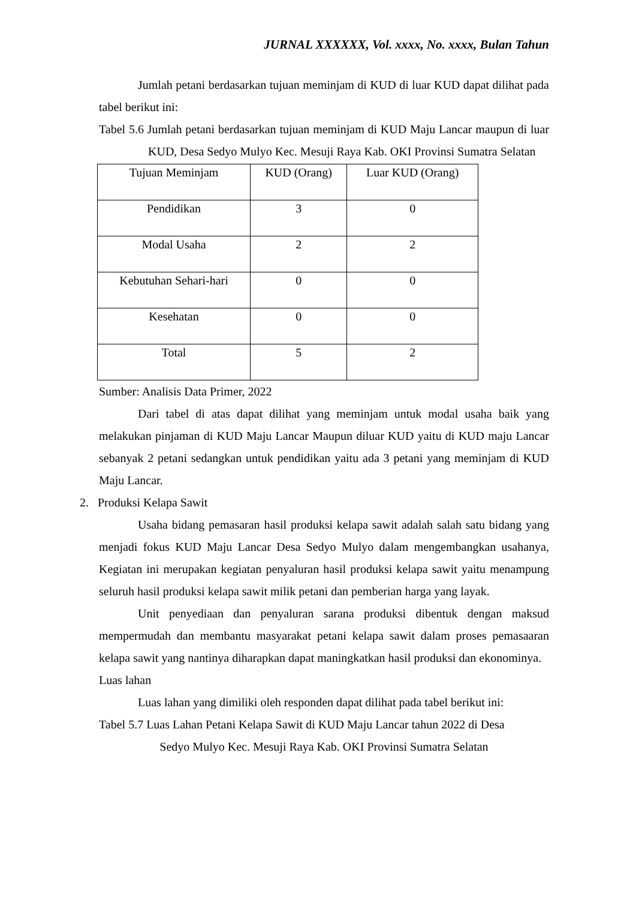JURNAL XXXXXX, Vol. xxxx, No. xxxx, Bulan Tahun
Jumlah petani berdasarkan tujuan meminjam di KUD di luar KUD dapat dilihat pada tabel berikut ini:
Tabel 5.6 Jumlah petani berdasarkan tujuan meminjam di KUD Maju Lancar maupun di luar KUD, Desa Sedyo Mulyo Kec. Mesuji Raya Kab. OKI Provinsi Sumatra Selatan
| Tujuan Meminjam | KUD (Orang) | Luar KUD (Orang) |
| Pendidikan | 3 | 0 |
| Modal Usaha | 2 | 2 |
| Kebutuhan Sehari-hari | 0 | 0 |
| Kesehatan | 0 | 0 |
| Total | 5 | 2 |
Sumber: Analisis Data Primer, 2022
Dari tabel di atas dapat dilihat yang meminjam untuk modal usaha baik yang melakukan pinjaman di KUD Maju Lancar Maupun diluar KUD yaitu di KUD maju Lancar sebanyak 2 petani sedangkan untuk pendidikan yaitu ada 3 petani yang meminjam di KUD Maju Lancar.
2. Produksi Kelapa Sawit
Usaha bidang pemasaran hasil produksi kelapa sawit adalah salah satu bidang yang menjadi fokus KUD Maju Lancar Desa Sedyo Mulyo dalam mengembangkan usahanya, Kegiatan ini merupakan kegiatan penyaluran hasil produksi kelapa sawit yaitu menampung seluruh hasil produksi kelapa sawit milik petani dan pemberian harga yang layak.
Unit penyediaan dan penyaluran sarana produksi dibentuk dengan maksud mempermudah dan membantu masyarakat petani kelapa sawit dalam proses pemasaaran kelapa sawit yang nantinya diharapkan dapat maningkatkan hasil produksi dan ekonominya.
Luas lahan
Luas lahan yang dimiliki oleh responden dapat dilihat pada tabel berikut ini:
Tabel 5.7 Luas Lahan Petani Kelapa Sawit di KUD Maju Lancar tahun 2022 di Desa
Sedyo Mulyo Kec. Mesuji Raya Kab. OKI Provinsi Sumatra Selatan